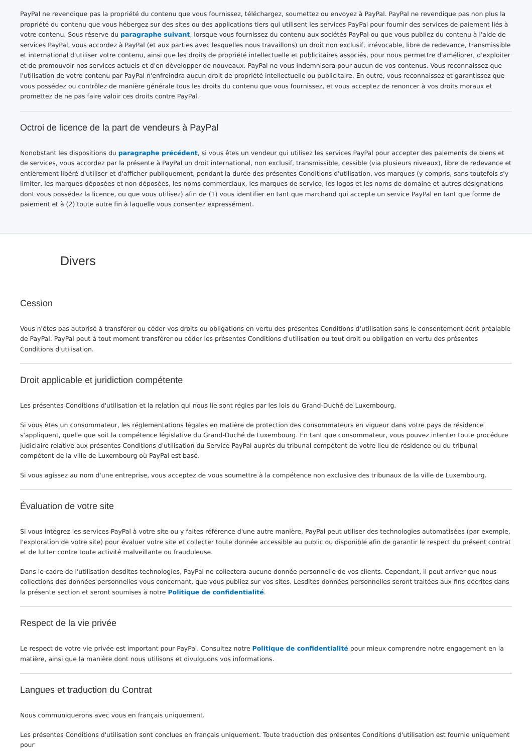PayPal ne revendique pas la propriété du contenu que vous fournissez, téléchargez, soumettez ou envoyez à PayPal. PayPal ne revendique pas non plus la propriété du contenu que vous hébergez sur des sites ou des applications tiers qui utilisent les services PayPal pour fournir des services de paiement liés à votre contenu. Sous réserve du paragraphe suivant, lorsque vous fournissez du contenu aux sociétés PayPal ou que vous publiez du contenu à l'aide de services PayPal, vous accordez à PayPal (et aux parties avec lesquelles nous travaillons) un droit non exclusif, irrévocable, libre de redevance, transmissible et international d'utiliser votre contenu, ainsi que les droits de propriété intellectuelle et publicitaires associés, pour nous permettre d'améliorer, d'exploiter et de promouvoir nos services actuels et d'en développer de nouveaux. PayPal ne vous indemnisera pour aucun de vos contenus. Vous reconnaissez que l'utilisation de votre contenu par PayPal n'enfreindra aucun droit de propriété intellectuelle ou publicitaire. En outre, vous reconnaissez et garantissez que vous possédez ou contrôlez de manière générale tous les droits du contenu que vous fournissez, et vous acceptez de renoncer à vos droits moraux et promettez de ne pas faire valoir ces droits contre PayPal.
Octroi de licence de la part de vendeurs à PayPal
Nonobstant les dispositions du paragraphe précédent, si vous êtes un vendeur qui utilisez les services PayPal pour accepter des paiements de biens et de services, vous accordez par la présente à PayPal un droit international, non exclusif, transmissible, cessible (via plusieurs niveaux), libre de redevance et entièrement libéré d'utiliser et d'afficher publiquement, pendant la durée des présentes Conditions d'utilisation, vos marques (y compris, sans toutefois s'y limiter, les marques déposées et non déposées, les noms commerciaux, les marques de service, les logos et les noms de domaine et autres désignations dont vous possédez la licence, ou que vous utilisez) afin de (1) vous identifier en tant que marchand qui accepte un service PayPal en tant que forme de paiement et à (2) toute autre fin à laquelle vous consentez expressément.
Divers
Cession
Vous n'êtes pas autorisé à transférer ou céder vos droits ou obligations en vertu des présentes Conditions d'utilisation sans le consentement écrit préalable de PayPal. PayPal peut à tout moment transférer ou céder les présentes Conditions d'utilisation ou tout droit ou obligation en vertu des présentes Conditions d'utilisation.
Droit applicable et juridiction compétente
Les présentes Conditions d'utilisation et la relation qui nous lie sont régies par les lois du Grand-Duché de Luxembourg.
Si vous êtes un consommateur, les réglementations légales en matière de protection des consommateurs en vigueur dans votre pays de résidence s'appliquent, quelle que soit la compétence législative du Grand-Duché de Luxembourg. En tant que consommateur, vous pouvez intenter toute procédure judiciaire relative aux présentes Conditions d'utilisation du Service PayPal auprès du tribunal compétent de votre lieu de résidence ou du tribunal compétent de la ville de Luxembourg où PayPal est basé.
Si vous agissez au nom d'une entreprise, vous acceptez de vous soumettre à la compétence non exclusive des tribunaux de la ville de Luxembourg.
Évaluation de votre site
Si vous intégrez les services PayPal à votre site ou y faites référence d'une autre manière, PayPal peut utiliser des technologies automatisées (par exemple, l'exploration de votre site) pour évaluer votre site et collecter toute donnée accessible au public ou disponible afin de garantir le respect du présent contrat et de lutter contre toute activité malveillante ou frauduleuse.
Dans le cadre de l'utilisation desdites technologies, PayPal ne collectera aucune donnée personnelle de vos clients. Cependant, il peut arriver que nous collections des données personnelles vous concernant, que vous publiez sur vos sites. Lesdites données personnelles seront traitées aux fins décrites dans la présente section et seront soumises à notre Politique de confidentialité.
Respect de la vie privée
Le respect de votre vie privée est important pour PayPal. Consultez notre Politique de confidentialité pour mieux comprendre notre engagement en la matière, ainsi que la manière dont nous utilisons et divulguons vos informations.
Langues et traduction du Contrat
Nous communiquerons avec vous en français uniquement.
Les présentes Conditions d'utilisation sont conclues en français uniquement. Toute traduction des présentes Conditions d'utilisation est fournie uniquement pour